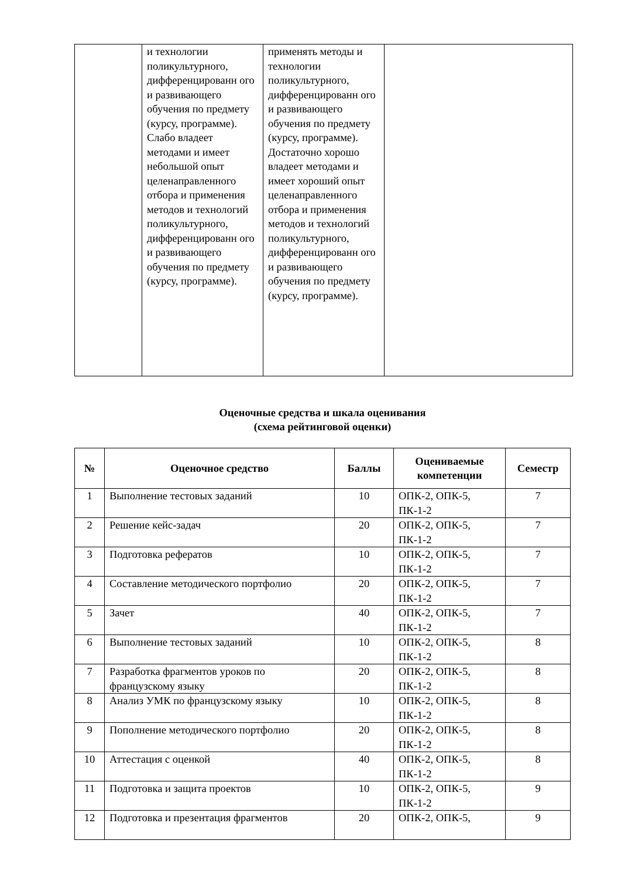| | и технологии поликультурного, дифференцированн ого и развивающего обучения по предмету (курсу, программе). Слабо владеет методами и имеет небольшой опыт целенаправленного отбора и применения методов и технологий поликультурного, дифференцированн ого и развивающего обучения по предмету (курсу, программе). | применять методы и технологии поликультурного, дифференцированн ого и развивающего обучения по предмету (курсу, программе). Достаточно хорошо владеет методами и имеет хороший опыт целенаправленного отбора и применения методов и технологий поликультурного, дифференцированн ого и развивающего обучения по предмету (курсу, программе). | |
Оценочные средства и шкала оценивания
(схема рейтинговой оценки)
| № | Оценочное средство | Баллы | Оцениваемые компетенции | Семестр |
| --- | --- | --- | --- | --- |
| 1 | Выполнение тестовых заданий | 10 | ОПК-2, ОПК-5, ПК-1-2 | 7 |
| 2 | Решение кейс-задач | 20 | ОПК-2, ОПК-5, ПК-1-2 | 7 |
| 3 | Подготовка рефератов | 10 | ОПК-2, ОПК-5, ПК-1-2 | 7 |
| 4 | Составление методического портфолио | 20 | ОПК-2, ОПК-5, ПК-1-2 | 7 |
| 5 | Зачет | 40 | ОПК-2, ОПК-5, ПК-1-2 | 7 |
| 6 | Выполнение тестовых заданий | 10 | ОПК-2, ОПК-5, ПК-1-2 | 8 |
| 7 | Разработка фрагментов уроков по французскому языку | 20 | ОПК-2, ОПК-5, ПК-1-2 | 8 |
| 8 | Анализ УМК по французскому языку | 10 | ОПК-2, ОПК-5, ПК-1-2 | 8 |
| 9 | Пополнение методического портфолио | 20 | ОПК-2, ОПК-5, ПК-1-2 | 8 |
| 10 | Аттестация с оценкой | 40 | ОПК-2, ОПК-5, ПК-1-2 | 8 |
| 11 | Подготовка и защита проектов | 10 | ОПК-2, ОПК-5, ПК-1-2 | 9 |
| 12 | Подготовка и презентация фрагментов | 20 | ОПК-2, ОПК-5, | 9 |